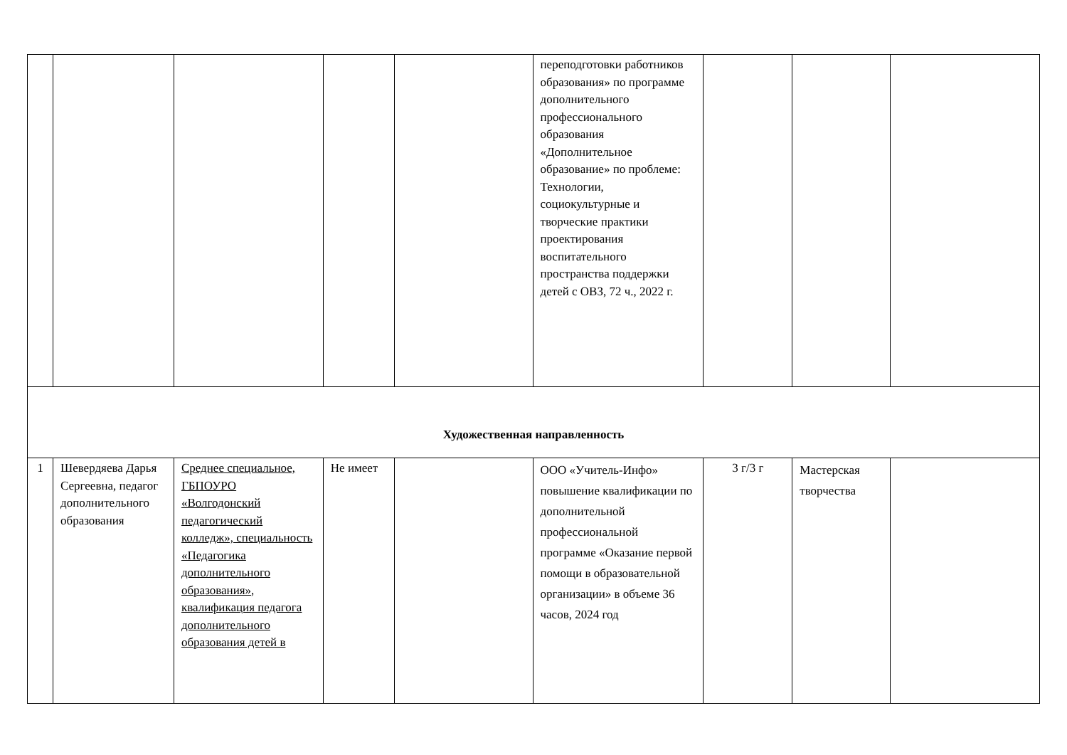| | | | | | переподготовки работников образования» по программе дополнительного профессионального образования «Дополнительное образование» по проблеме: Технологии, социокультурные и творческие практики проектирования воспитательного пространства поддержки детей с ОВЗ, 72 ч., 2022 г. | | | |
| Художественная направленность | | | | | | | | |
| 1 | Шевердяева Дарья Сергеевна, педагог дополнительного образования | Среднее специальное, ГБПОУРО «Волгодонский педагогический колледж», специальность «Педагогика дополнительного образования», квалификация педагога дополнительного образования детей в | Не имеет | | ООО «Учитель-Инфо» повышение квалификации по дополнительной профессиональной программе «Оказание первой помощи в образовательной организации» в объеме 36 часов, 2024 год | 3 г/3 г | Мастерская творчества | |